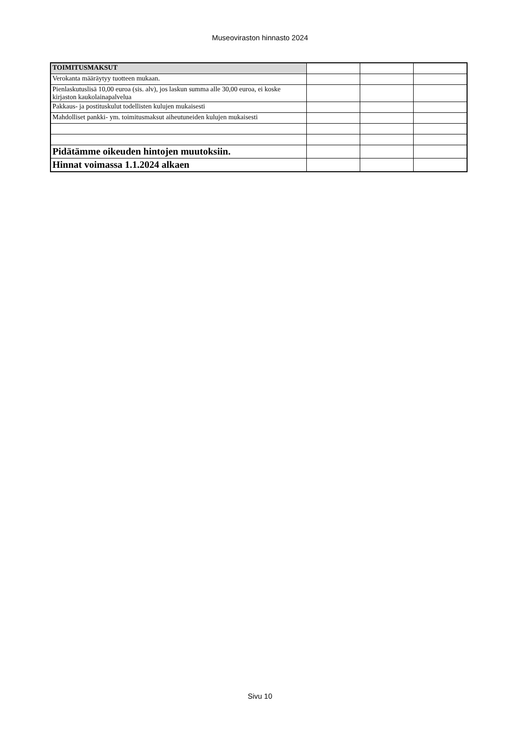Museoviraston hinnasto 2024
| TOIMITUSMAKSUT | | | |
| Verokanta määräytyy tuotteen mukaan. | | | |
| Pienlaskutuslisä 10,00 euroa (sis. alv), jos laskun summa alle 30,00 euroa, ei koske kirjaston kaukolainapalvelua | | | |
| Pakkaus- ja postituskulut todellisten kulujen mukaisesti | | | |
| Mahdolliset pankki- ym. toimitusmaksut aiheutuneiden kulujen mukaisesti | | | |
| Pidätämme oikeuden hintojen muutoksiin. | | | |
| Hinnat voimassa 1.1.2024 alkaen | | | |
Sivu 10